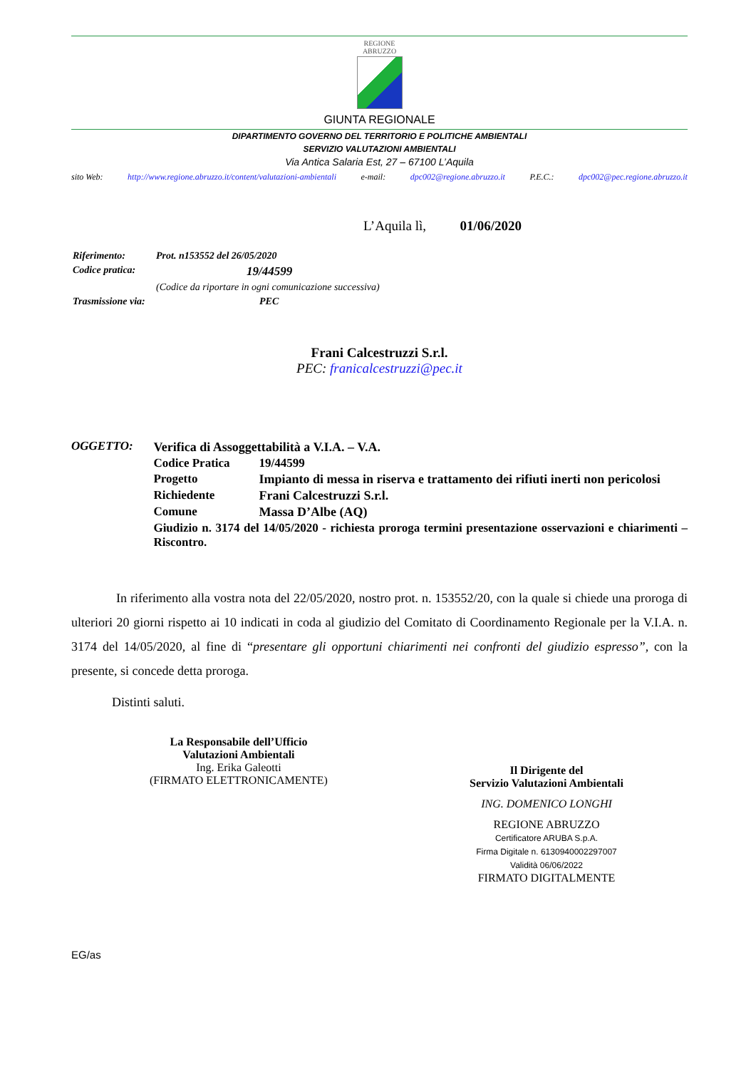REGIONE
ABRUZZO
GIUNTA REGIONALE
DIPARTIMENTO GOVERNO DEL TERRITORIO E POLITICHE AMBIENTALI
SERVIZIO VALUTAZIONI AMBIENTALI
Via Antica Salaria Est, 27 – 67100 L’Aquila
sito Web: http://www.regione.abruzzo.it/content/valutazioni-ambientali e-mail: dpc002@regione.abruzzo.it P.E.C.: dpc002@pec.regione.abruzzo.it
L’Aquila lì, 01/06/2020
| Riferimento: | Prot. n153552 del 26/05/2020 |
| Codice pratica: | 19/44599 |
| | (Codice da riportare in ogni comunicazione successiva) |
| Trasmissione via: | PEC |
Frani Calcestruzzi S.r.l.
PEC: franicalcestruzzi@pec.it
OGGETTO:
| Verifica di Assoggettabilità a V.I.A. – V.A. | |
| Codice Pratica | 19/44599 |
| Progetto | Impianto di messa in riserva e trattamento dei rifiuti inerti non pericolosi |
| Richiedente | Frani Calcestruzzi S.r.l. |
| Comune | Massa D’Albe (AQ) |
| Giudizio n. 3174 del 14/05/2020 - richiesta proroga termini presentazione osservazioni e chiarimenti – Riscontro. | |
In riferimento alla vostra nota del 22/05/2020, nostro prot. n. 153552/20, con la quale si chiede una proroga di ulteriori 20 giorni rispetto ai 10 indicati in coda al giudizio del Comitato di Coordinamento Regionale per la V.I.A. n. 3174 del 14/05/2020, al fine di “presentare gli opportuni chiarimenti nei confronti del giudizio espresso”, con la presente, si concede detta proroga.
Distinti saluti.
La Responsabile dell’Ufficio
Valutazioni Ambientali
Ing. Erika Galeotti
(FIRMATO ELETTRONICAMENTE)
Il Dirigente del
Servizio Valutazioni Ambientali
ING. DOMENICO LONGHI
REGIONE ABRUZZO
Certificatore ARUBA S.p.A.
Firma Digitale n. 6130940002297007
Validità 06/06/2022
FIRMATO DIGITALMENTE
EG/as